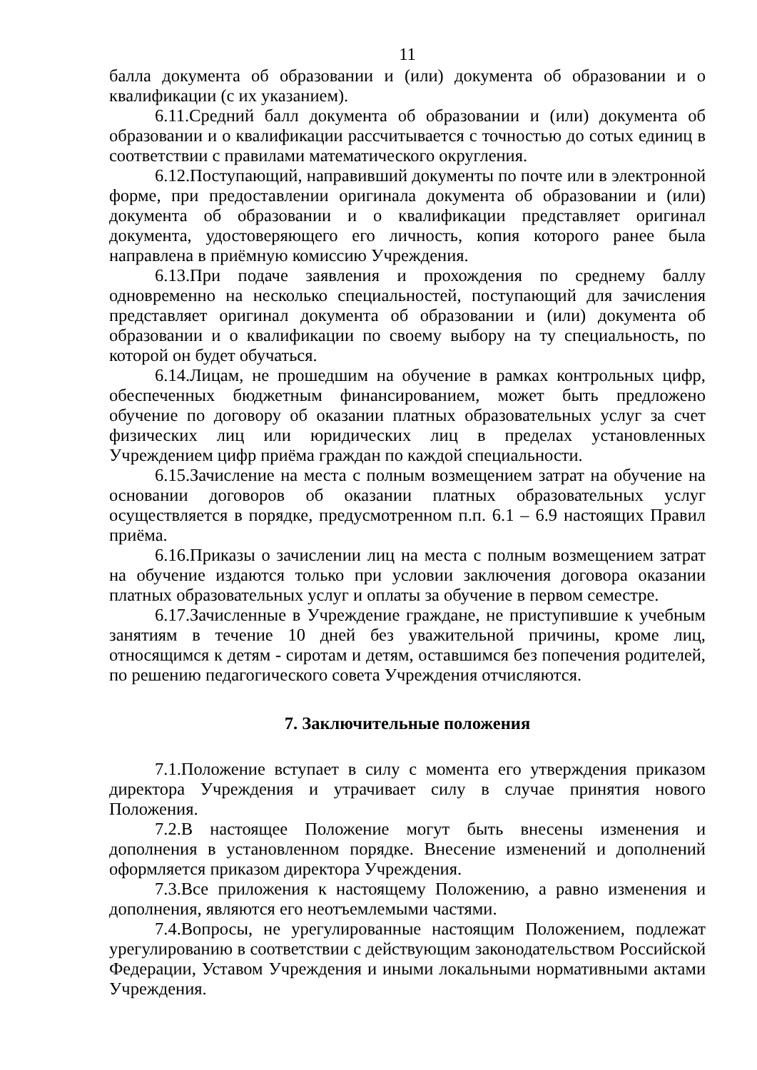11
балла документа об образовании и (или) документа об образовании и о квалификации (с их указанием).
6.11.Средний балл документа об образовании и (или) документа об образовании и о квалификации рассчитывается с точностью до сотых единиц в соответствии с правилами математического округления.
6.12.Поступающий, направивший документы по почте или в электронной форме, при предоставлении оригинала документа об образовании и (или) документа об образовании и о квалификации представляет оригинал документа, удостоверяющего его личность, копия которого ранее была направлена в приёмную комиссию Учреждения.
6.13.При подаче заявления и прохождения по среднему баллу одновременно на несколько специальностей, поступающий для зачисления представляет оригинал документа об образовании и (или) документа об образовании и о квалификации по своему выбору на ту специальность, по которой он будет обучаться.
6.14.Лицам, не прошедшим на обучение в рамках контрольных цифр, обеспеченных бюджетным финансированием, может быть предложено обучение по договору об оказании платных образовательных услуг за счет физических лиц или юридических лиц в пределах установленных Учреждением цифр приёма граждан по каждой специальности.
6.15.Зачисление на места с полным возмещением затрат на обучение на основании договоров об оказании платных образовательных услуг осуществляется в порядке, предусмотренном п.п. 6.1 – 6.9 настоящих Правил приёма.
6.16.Приказы о зачислении лиц на места с полным возмещением затрат на обучение издаются только при условии заключения договора оказании платных образовательных услуг и оплаты за обучение в первом семестре.
6.17.Зачисленные в Учреждение граждане, не приступившие к учебным занятиям в течение 10 дней без уважительной причины, кроме лиц, относящимся к детям - сиротам и детям, оставшимся без попечения родителей, по решению педагогического совета Учреждения отчисляются.
7. Заключительные положения
7.1.Положение вступает в силу с момента его утверждения приказом директора Учреждения и утрачивает силу в случае принятия нового Положения.
7.2.В настоящее Положение могут быть внесены изменения и дополнения в установленном порядке. Внесение изменений и дополнений оформляется приказом директора Учреждения.
7.3.Все приложения к настоящему Положению, а равно изменения и дополнения, являются его неотъемлемыми частями.
7.4.Вопросы, не урегулированные настоящим Положением, подлежат урегулированию в соответствии с действующим законодательством Российской Федерации, Уставом Учреждения и иными локальными нормативными актами Учреждения.